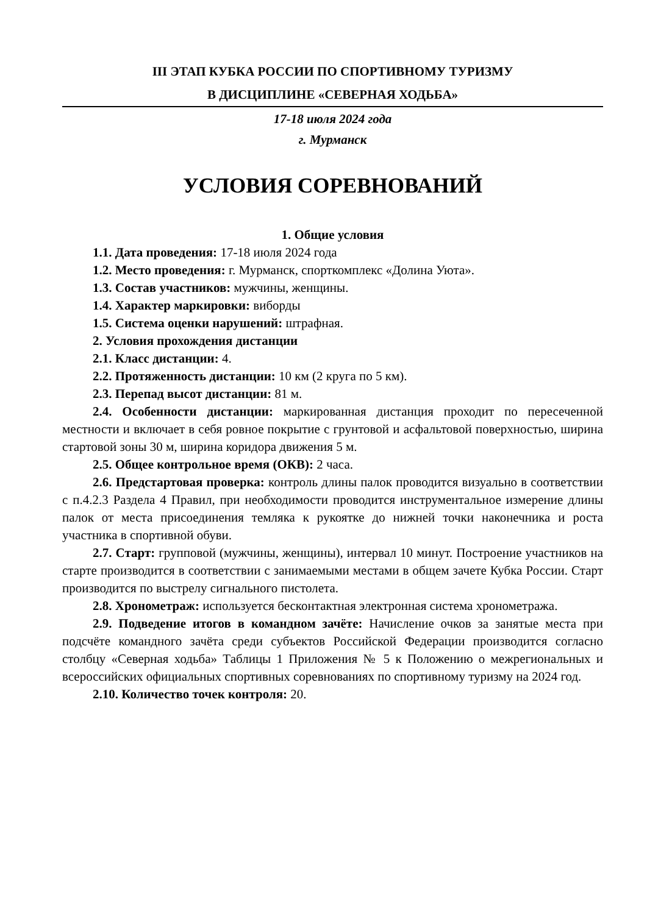III ЭТАП КУБКА РОССИИ ПО СПОРТИВНОМУ ТУРИЗМУ
В ДИСЦИПЛИНЕ «СЕВЕРНАЯ ХОДЬБА»
17-18 июля 2024 года
г. Мурманск
УСЛОВИЯ СОРЕВНОВАНИЙ
1. Общие условия
1.1. Дата проведения: 17-18 июля 2024 года
1.2. Место проведения: г. Мурманск, спорткомплекс «Долина Уюта».
1.3. Состав участников: мужчины, женщины.
1.4. Характер маркировки: виборды
1.5. Система оценки нарушений: штрафная.
2. Условия прохождения дистанции
2.1. Класс дистанции: 4.
2.2. Протяженность дистанции: 10 км (2 круга по 5 км).
2.3. Перепад высот дистанции: 81 м.
2.4. Особенности дистанции: маркированная дистанция проходит по пересеченной местности и включает в себя ровное покрытие с грунтовой и асфальтовой поверхностью, ширина стартовой зоны 30 м, ширина коридора движения 5 м.
2.5. Общее контрольное время (ОКВ): 2 часа.
2.6. Предстартовая проверка: контроль длины палок проводится визуально в соответствии с п.4.2.3 Раздела 4 Правил, при необходимости проводится инструментальное измерение длины палок от места присоединения темляка к рукоятке до нижней точки наконечника и роста участника в спортивной обуви.
2.7. Старт: групповой (мужчины, женщины), интервал 10 минут. Построение участников на старте производится в соответствии с занимаемыми местами в общем зачете Кубка России. Старт производится по выстрелу сигнального пистолета.
2.8. Хронометраж: используется бесконтактная электронная система хронометража.
2.9. Подведение итогов в командном зачёте: Начисление очков за занятые места при подсчёте командного зачёта среди субъектов Российской Федерации производится согласно столбцу «Северная ходьба» Таблицы 1 Приложения № 5 к Положению о межрегиональных и всероссийских официальных спортивных соревнованиях по спортивному туризму на 2024 год.
2.10. Количество точек контроля: 20.